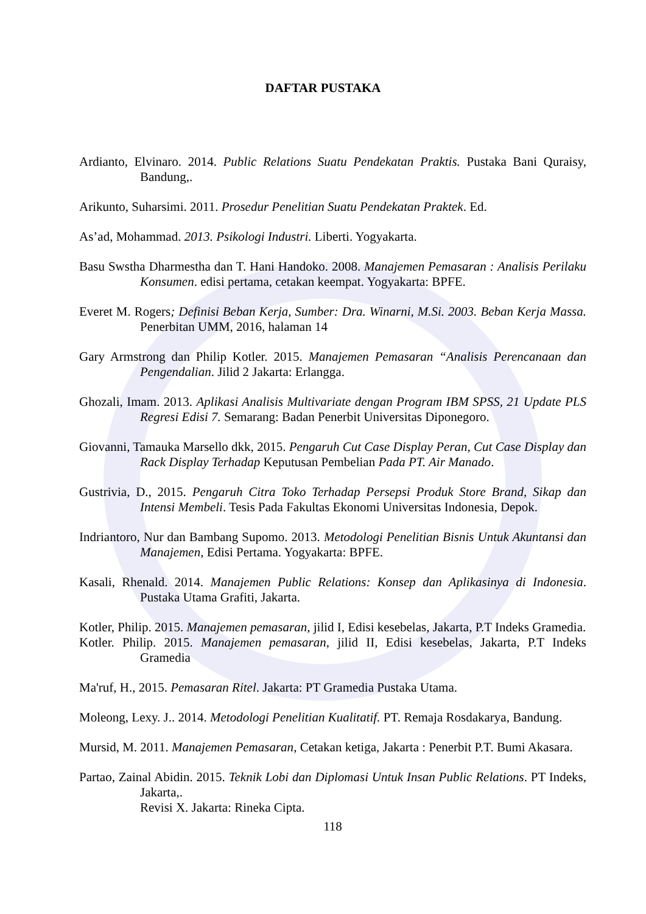DAFTAR PUSTAKA
Ardianto, Elvinaro. 2014. Public Relations Suatu Pendekatan Praktis. Pustaka Bani Quraisy, Bandung,.
Arikunto, Suharsimi. 2011. Prosedur Penelitian Suatu Pendekatan Praktek. Ed.
As’ad, Mohammad. 2013. Psikologi Industri. Liberti. Yogyakarta.
Basu Swstha Dharmestha dan T. Hani Handoko. 2008. Manajemen Pemasaran : Analisis Perilaku Konsumen. edisi pertama, cetakan keempat. Yogyakarta: BPFE.
Everet M. Rogers; Definisi Beban Kerja, Sumber: Dra. Winarni, M.Si. 2003. Beban Kerja Massa. Penerbitan UMM, 2016, halaman 14
Gary Armstrong dan Philip Kotler. 2015. Manajemen Pemasaran “Analisis Perencanaan dan Pengendalian. Jilid 2 Jakarta: Erlangga.
Ghozali, Imam. 2013. Aplikasi Analisis Multivariate dengan Program IBM SPSS, 21 Update PLS Regresi Edisi 7. Semarang: Badan Penerbit Universitas Diponegoro.
Giovanni, Tamauka Marsello dkk, 2015. Pengaruh Cut Case Display Peran, Cut Case Display dan Rack Display Terhadap Keputusan Pembelian Pada PT. Air Manado.
Gustrivia, D., 2015. Pengaruh Citra Toko Terhadap Persepsi Produk Store Brand, Sikap dan Intensi Membeli. Tesis Pada Fakultas Ekonomi Universitas Indonesia, Depok.
Indriantoro, Nur dan Bambang Supomo. 2013. Metodologi Penelitian Bisnis Untuk Akuntansi dan Manajemen, Edisi Pertama. Yogyakarta: BPFE.
Kasali, Rhenald. 2014. Manajemen Public Relations: Konsep dan Aplikasinya di Indonesia. Pustaka Utama Grafiti, Jakarta.
Kotler, Philip. 2015. Manajemen pemasaran, jilid I, Edisi kesebelas, Jakarta, P.T Indeks Gramedia.
Kotler. Philip. 2015. Manajemen pemasaran, jilid II, Edisi kesebelas, Jakarta, P.T Indeks Gramedia
Ma'ruf, H., 2015. Pemasaran Ritel. Jakarta: PT Gramedia Pustaka Utama.
Moleong, Lexy. J.. 2014. Metodologi Penelitian Kualitatif. PT. Remaja Rosdakarya, Bandung.
Mursid, M. 2011. Manajemen Pemasaran, Cetakan ketiga, Jakarta : Penerbit P.T. Bumi Akasara.
Partao, Zainal Abidin. 2015. Teknik Lobi dan Diplomasi Untuk Insan Public Relations. PT Indeks, Jakarta,.
Revisi X. Jakarta: Rineka Cipta.
118